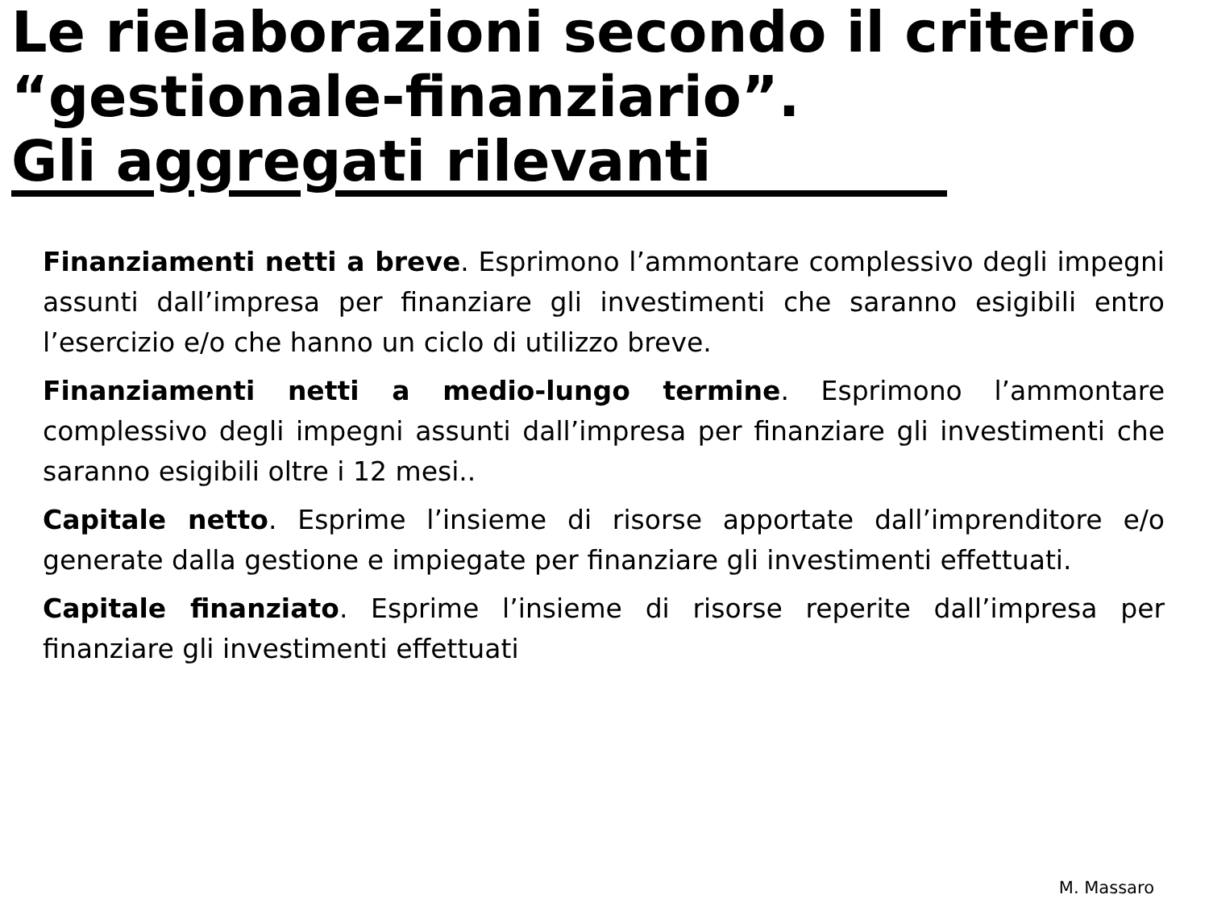Le rielaborazioni secondo il criterio “gestionale-finanziario”.
Gli aggregati rilevanti
Finanziamenti netti a breve. Esprimono l’ammontare complessivo degli impegni assunti dall’impresa per finanziare gli investimenti che saranno esigibili entro l’esercizio e/o che hanno un ciclo di utilizzo breve.
Finanziamenti netti a medio-lungo termine. Esprimono l’ammontare complessivo degli impegni assunti dall’impresa per finanziare gli investimenti che saranno esigibili oltre i 12 mesi..
Capitale netto. Esprime l’insieme di risorse apportate dall’imprenditore e/o generate dalla gestione e impiegate per finanziare gli investimenti effettuati.
Capitale finanziato. Esprime l’insieme di risorse reperite dall’impresa per finanziare gli investimenti effettuati
M. Massaro